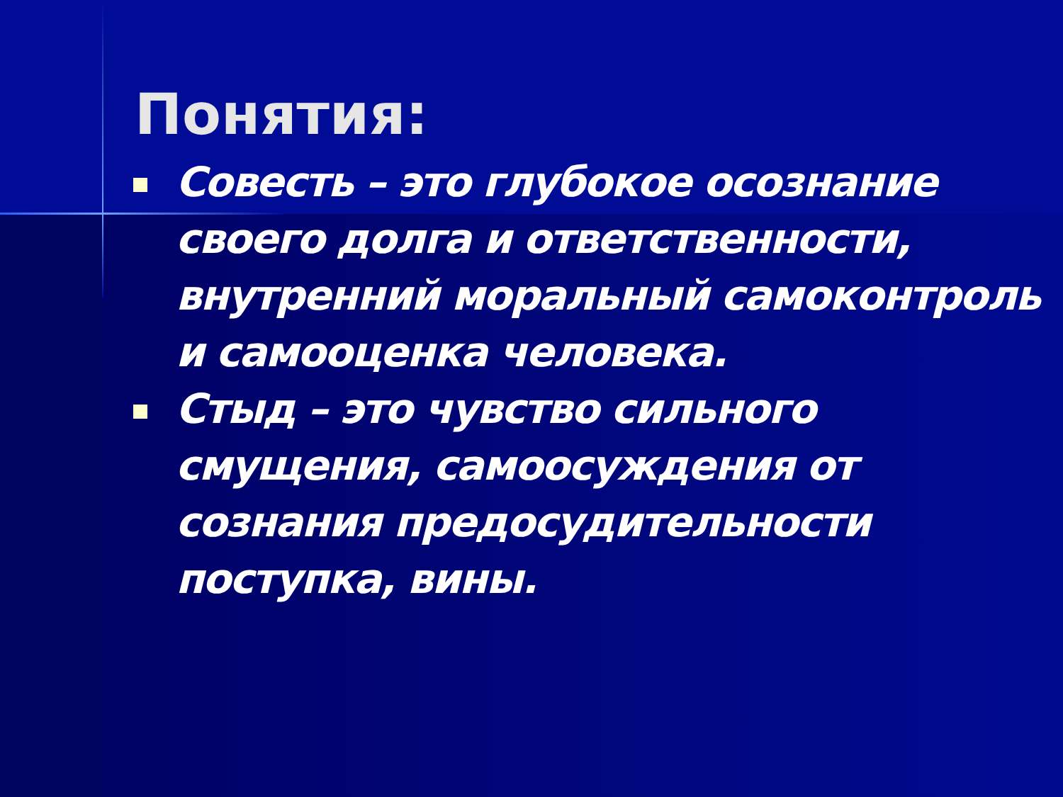Понятия:
Совесть – это глубокое осознание своего долга и ответственности, внутренний моральный самоконтроль и самооценка человека.
Стыд – это чувство сильного смущения, самоосуждения от сознания предосудительности поступка, вины.